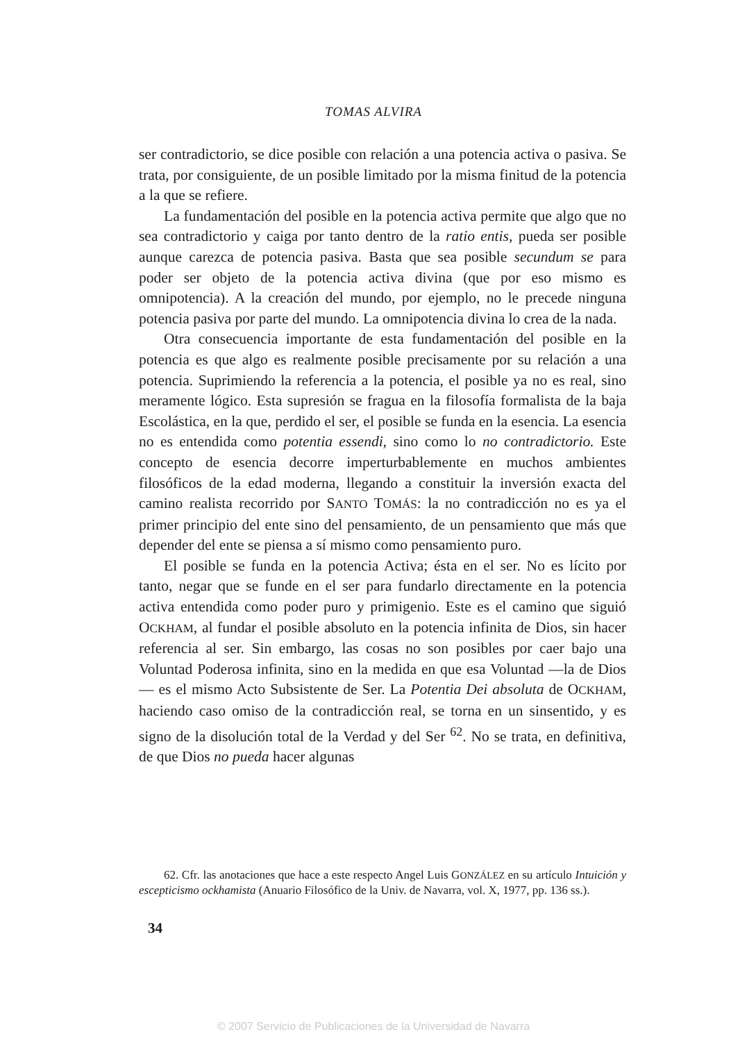TOMAS ALVIRA
ser contradictorio, se dice posible con relación a una potencia activa o pasiva. Se trata, por consiguiente, de un posible limitado por la misma finitud de la potencia a la que se refiere.
La fundamentación del posible en la potencia activa permite que algo que no sea contradictorio y caiga por tanto dentro de la ratio entis, pueda ser posible aunque carezca de potencia pasiva. Basta que sea posible secundum se para poder ser objeto de la potencia activa divina (que por eso mismo es omnipotencia). A la creación del mundo, por ejemplo, no le precede ninguna potencia pasiva por parte del mundo. La omnipotencia divina lo crea de la nada.
Otra consecuencia importante de esta fundamentación del posible en la potencia es que algo es realmente posible precisamente por su relación a una potencia. Suprimiendo la referencia a la potencia, el posible ya no es real, sino meramente lógico. Esta supresión se fragua en la filosofía formalista de la baja Escolástica, en la que, perdido el ser, el posible se funda en la esencia. La esencia no es entendida como potentia essendi, sino como lo no contradictorio. Este concepto de esencia decorre imperturbablemente en muchos ambientes filosóficos de la edad moderna, llegando a constituir la inversión exacta del camino realista recorrido por SANTO TOMÁS: la no contradicción no es ya el primer principio del ente sino del pensamiento, de un pensamiento que más que depender del ente se piensa a sí mismo como pensamiento puro.
El posible se funda en la potencia Activa; ésta en el ser. No es lícito por tanto, negar que se funde en el ser para fundarlo directamente en la potencia activa entendida como poder puro y primigenio. Este es el camino que siguió OCKHAM, al fundar el posible absoluto en la potencia infinita de Dios, sin hacer referencia al ser. Sin embargo, las cosas no son posibles por caer bajo una Voluntad Poderosa infinita, sino en la medida en que esa Voluntad —la de Dios— es el mismo Acto Subsistente de Ser. La Potentia Dei absoluta de OCKHAM, haciendo caso omiso de la contradicción real, se torna en un sinsentido, y es signo de la disolución total de la Verdad y del Ser <sup>62</sup>. No se trata, en definitiva, de que Dios no pueda hacer algunas
62. Cfr. las anotaciones que hace a este respecto Angel Luis GONZÁLEZ en su artículo Intuición y escepticismo ockhamista (Anuario Filosófico de la Univ. de Navarra, vol. X, 1977, pp. 136 ss.).
34
© 2007 Servicio de Publicaciones de la Universidad de Navarra